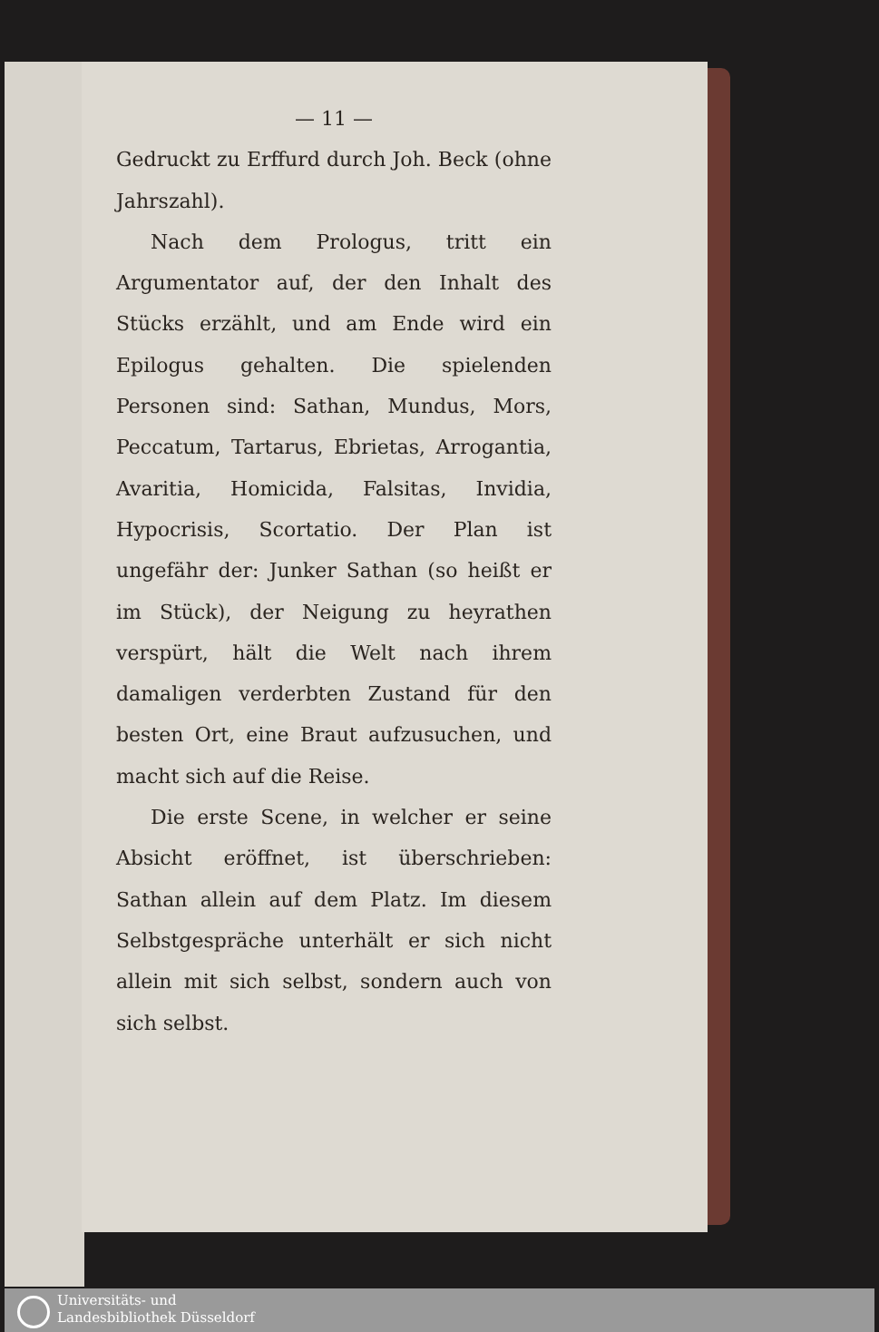— 11 —
Gedruckt zu Erffurd durch Joh. Beck (ohne Jahrszahl).
Nach dem Prologus, tritt ein Argumentator auf, der den Inhalt des Stücks erzählt, und am Ende wird ein Epilogus gehalten. Die spielenden Personen sind: Sathan, Mundus, Mors, Peccatum, Tartarus, Ebrietas, Arrogantia, Avaritia, Homicida, Falsitas, Invidia, Hypocrisis, Scortatio. Der Plan ist ungefähr der: Junker Sathan (so heißt er im Stück), der Neigung zu heyrathen verspürt, hält die Welt nach ihrem damaligen verderbten Zustand für den besten Ort, eine Braut aufzusuchen, und macht sich auf die Reise.
Die erste Scene, in welcher er seine Absicht eröffnet, ist überschrieben: Sathan allein auf dem Platz. Im diesem Selbstgespräche unterhält er sich nicht allein mit sich selbst, sondern auch von sich selbst.
Universitäts- und
Landesbibliothek Düsseldorf